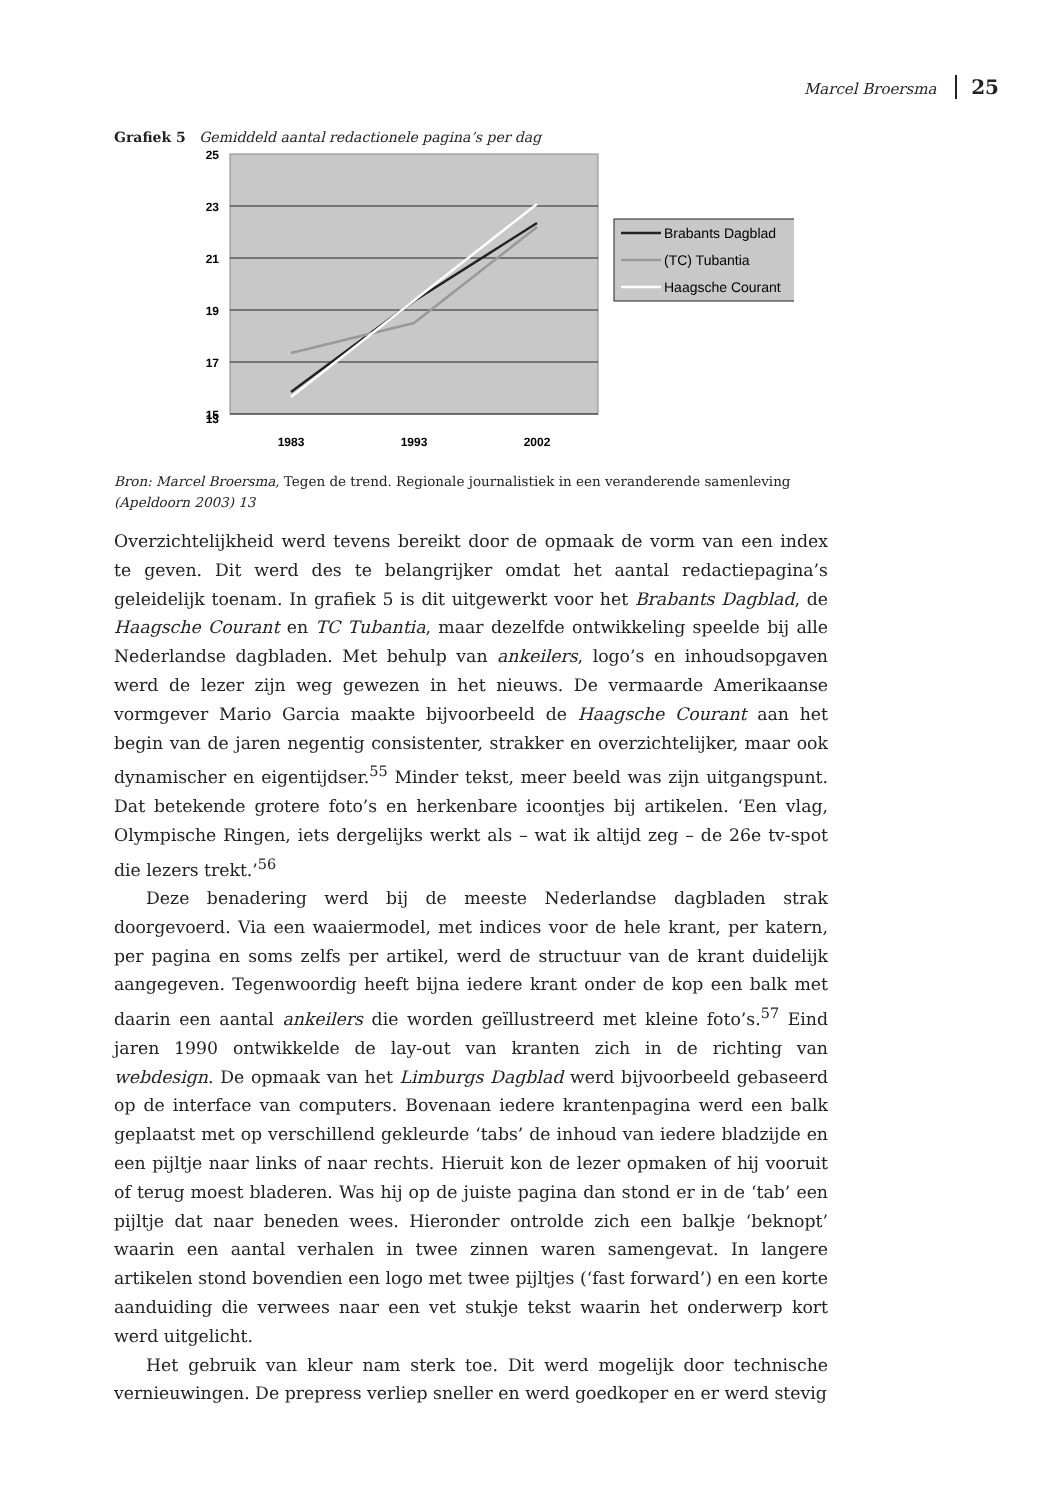Marcel Broersma 25
Grafiek 5 Gemiddeld aantal redactionele pagina’s per dag
25
23
21
19
17
15
13
1983
1993
2002
Brabants Dagblad
(TC) Tubantia
Haagsche Courant
Bron: Marcel Broersma, Tegen de trend. Regionale journalistiek in een veranderende samenleving (Apeldoorn 2003) 13
Overzichtelijkheid werd tevens bereikt door de opmaak de vorm van een index te geven. Dit werd des te belangrijker omdat het aantal redactiepagina’s geleidelijk toenam. In grafiek 5 is dit uitgewerkt voor het Brabants Dagblad, de Haagsche Courant en TC Tubantia, maar dezelfde ontwikkeling speelde bij alle Nederlandse dagbladen. Met behulp van ankeilers, logo’s en inhoudsopgaven werd de lezer zijn weg gewezen in het nieuws. De vermaarde Amerikaanse vormgever Mario Garcia maakte bijvoorbeeld de Haagsche Courant aan het begin van de jaren negentig consistenter, strakker en overzichtelijker, maar ook dynamischer en eigentijdser.<sup>55</sup> Minder tekst, meer beeld was zijn uitgangspunt. Dat betekende grotere foto’s en herkenbare icoontjes bij artikelen. ‘Een vlag, Olympische Ringen, iets dergelijks werkt als – wat ik altijd zeg – de 26e tv-spot die lezers trekt.’<sup>56</sup>
Deze benadering werd bij de meeste Nederlandse dagbladen strak doorgevoerd. Via een waaiermodel, met indices voor de hele krant, per katern, per pagina en soms zelfs per artikel, werd de structuur van de krant duidelijk aangegeven. Tegenwoordig heeft bijna iedere krant onder de kop een balk met daarin een aantal ankeilers die worden geïllustreerd met kleine foto’s.<sup>57</sup> Eind jaren 1990 ontwikkelde de lay-out van kranten zich in de richting van webdesign. De opmaak van het Limburgs Dagblad werd bijvoorbeeld gebaseerd op de interface van computers. Bovenaan iedere krantenpagina werd een balk geplaatst met op verschillend gekleurde ‘tabs’ de inhoud van iedere bladzijde en een pijltje naar links of naar rechts. Hieruit kon de lezer opmaken of hij vooruit of terug moest bladeren. Was hij op de juiste pagina dan stond er in de ‘tab’ een pijltje dat naar beneden wees. Hieronder ontrolde zich een balkje ‘beknopt’ waarin een aantal verhalen in twee zinnen waren samengevat. In langere artikelen stond bovendien een logo met twee pijltjes (‘fast forward’) en een korte aanduiding die verwees naar een vet stukje tekst waarin het onderwerp kort werd uitgelicht.
Het gebruik van kleur nam sterk toe. Dit werd mogelijk door technische vernieuwingen. De prepress verliep sneller en werd goedkoper en er werd stevig